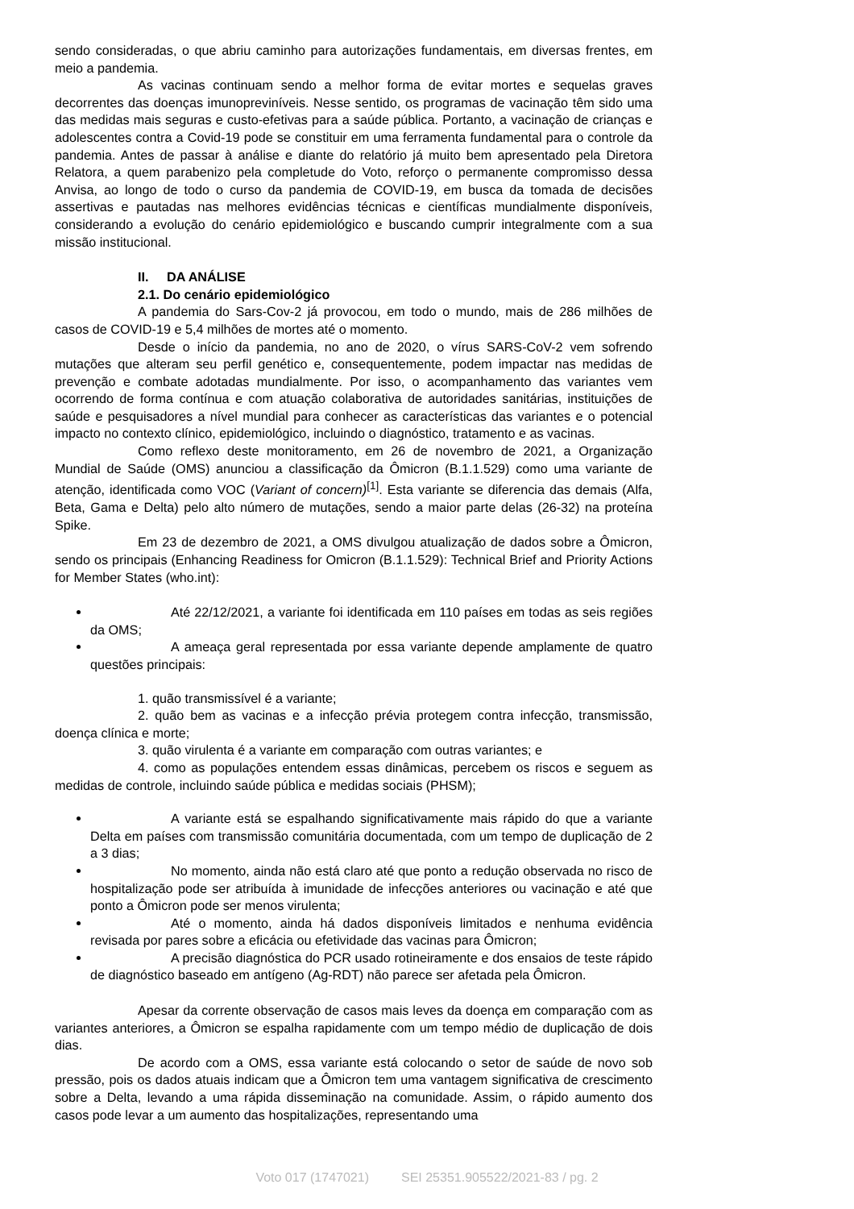sendo consideradas, o que abriu caminho para autorizações fundamentais, em diversas frentes, em meio a pandemia.
As vacinas continuam sendo a melhor forma de evitar mortes e sequelas graves decorrentes das doenças imunopreviníveis. Nesse sentido, os programas de vacinação têm sido uma das medidas mais seguras e custo-efetivas para a saúde pública. Portanto, a vacinação de crianças e adolescentes contra a Covid-19 pode se constituir em uma ferramenta fundamental para o controle da pandemia. Antes de passar à análise e diante do relatório já muito bem apresentado pela Diretora Relatora, a quem parabenizo pela completude do Voto, reforço o permanente compromisso dessa Anvisa, ao longo de todo o curso da pandemia de COVID-19, em busca da tomada de decisões assertivas e pautadas nas melhores evidências técnicas e científicas mundialmente disponíveis, considerando a evolução do cenário epidemiológico e buscando cumprir integralmente com a sua missão institucional.
II. DA ANÁLISE
2.1. Do cenário epidemiológico
A pandemia do Sars-Cov-2 já provocou, em todo o mundo, mais de 286 milhões de casos de COVID-19 e 5,4 milhões de mortes até o momento.
Desde o início da pandemia, no ano de 2020, o vírus SARS-CoV-2 vem sofrendo mutações que alteram seu perfil genético e, consequentemente, podem impactar nas medidas de prevenção e combate adotadas mundialmente. Por isso, o acompanhamento das variantes vem ocorrendo de forma contínua e com atuação colaborativa de autoridades sanitárias, instituições de saúde e pesquisadores a nível mundial para conhecer as características das variantes e o potencial impacto no contexto clínico, epidemiológico, incluindo o diagnóstico, tratamento e as vacinas.
Como reflexo deste monitoramento, em 26 de novembro de 2021, a Organização Mundial de Saúde (OMS) anunciou a classificação da Ômicron (B.1.1.529) como uma variante de atenção, identificada como VOC (Variant of concern)<sup>[1]</sup>. Esta variante se diferencia das demais (Alfa, Beta, Gama e Delta) pelo alto número de mutações, sendo a maior parte delas (26-32) na proteína Spike.
Em 23 de dezembro de 2021, a OMS divulgou atualização de dados sobre a Ômicron, sendo os principais (Enhancing Readiness for Omicron (B.1.1.529): Technical Brief and Priority Actions for Member States (who.int):
Até 22/12/2021, a variante foi identificada em 110 países em todas as seis regiões da OMS;
A ameaça geral representada por essa variante depende amplamente de quatro questões principais:
1. quão transmissível é a variante;
2. quão bem as vacinas e a infecção prévia protegem contra infecção, transmissão, doença clínica e morte;
3. quão virulenta é a variante em comparação com outras variantes; e
4. como as populações entendem essas dinâmicas, percebem os riscos e seguem as medidas de controle, incluindo saúde pública e medidas sociais (PHSM);
A variante está se espalhando significativamente mais rápido do que a variante Delta em países com transmissão comunitária documentada, com um tempo de duplicação de 2 a 3 dias;
No momento, ainda não está claro até que ponto a redução observada no risco de hospitalização pode ser atribuída à imunidade de infecções anteriores ou vacinação e até que ponto a Ômicron pode ser menos virulenta;
Até o momento, ainda há dados disponíveis limitados e nenhuma evidência revisada por pares sobre a eficácia ou efetividade das vacinas para Ômicron;
A precisão diagnóstica do PCR usado rotineiramente e dos ensaios de teste rápido de diagnóstico baseado em antígeno (Ag-RDT) não parece ser afetada pela Ômicron.
Apesar da corrente observação de casos mais leves da doença em comparação com as variantes anteriores, a Ômicron se espalha rapidamente com um tempo médio de duplicação de dois dias.
De acordo com a OMS, essa variante está colocando o setor de saúde de novo sob pressão, pois os dados atuais indicam que a Ômicron tem uma vantagem significativa de crescimento sobre a Delta, levando a uma rápida disseminação na comunidade. Assim, o rápido aumento dos casos pode levar a um aumento das hospitalizações, representando uma
Voto 017 (1747021) SEI 25351.905522/2021-83 / pg. 2